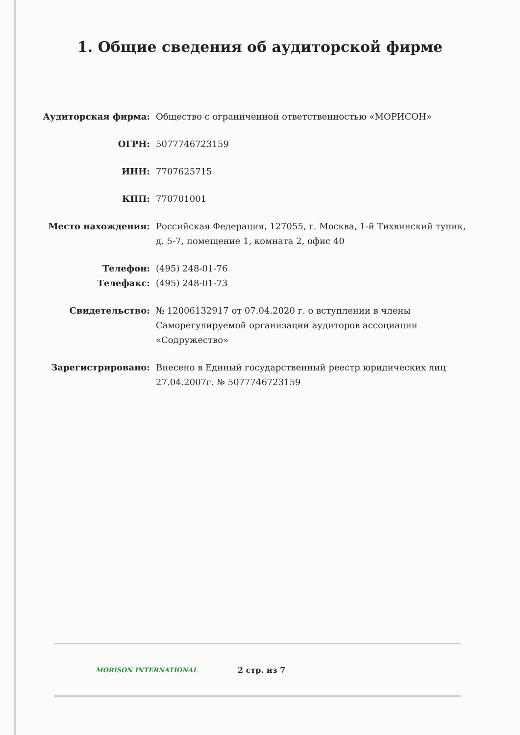1. Общие сведения об аудиторской фирме
| Аудиторская фирма: | Общество с ограниченной ответственностью «МОРИСОН» |
| ОГРН: | 5077746723159 |
| ИНН: | 7707625715 |
| КПП: | 770701001 |
| Место нахождения: | Российская Федерация, 127055, г. Москва, 1-й Тихвинский тупик, д. 5-7, помещение 1, комната 2, офис 40 |
| Телефон: | (495) 248-01-76 |
| Телефакс: | (495) 248-01-73 |
| Свидетельство: | № 12006132917 от 07.04.2020 г. о вступлении в члены Саморегулируемой организации аудиторов ассоциации «Содружество» |
| Зарегистрировано: | Внесено в Единый государственный реестр юридических лиц 27.04.2007г. № 5077746723159 |
MORISON INTERNATIONAL
2 стр. из 7